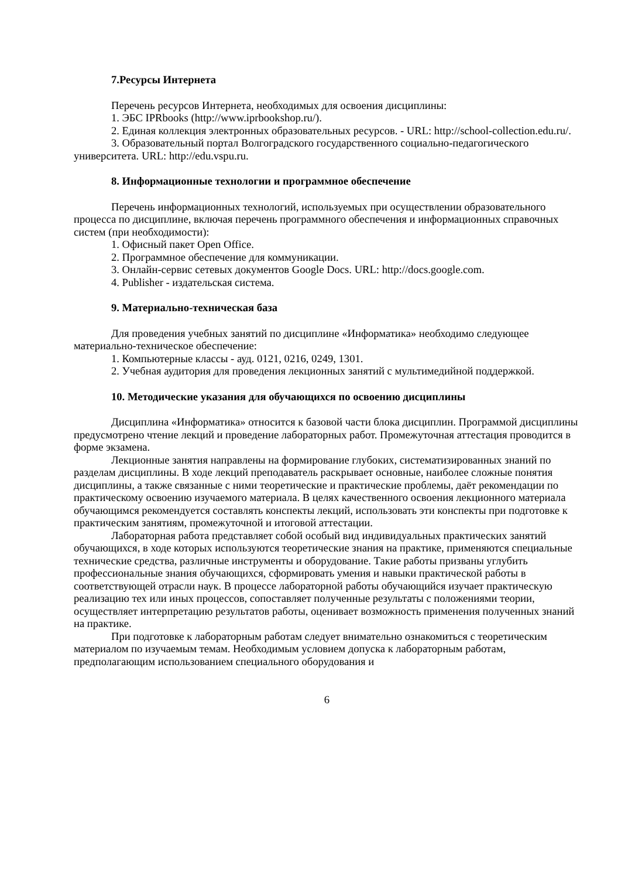7.Ресурсы Интернета
Перечень ресурсов Интернета, необходимых для освоения дисциплины:
1. ЭБС IPRbooks (http://www.iprbookshop.ru/).
2. Единая коллекция электронных образовательных ресурсов. - URL: http://school-collection.edu.ru/.
3. Образовательный портал Волгоградского государственного социально-педагогического университета. URL: http://edu.vspu.ru.
8. Информационные технологии и программное обеспечение
Перечень информационных технологий, используемых при осуществлении образовательного процесса по дисциплине, включая перечень программного обеспечения и информационных справочных систем (при необходимости):
1. Офисный пакет Open Office.
2. Программное обеспечение для коммуникации.
3. Онлайн-сервис сетевых документов Google Docs. URL: http://docs.google.com.
4. Publisher - издательская система.
9. Материально-техническая база
Для проведения учебных занятий по дисциплине «Информатика» необходимо следующее материально-техническое обеспечение:
1. Компьютерные классы - ауд. 0121, 0216, 0249, 1301.
2. Учебная аудитория для проведения лекционных занятий с мультимедийной поддержкой.
10. Методические указания для обучающихся по освоению дисциплины
Дисциплина «Информатика» относится к базовой части блока дисциплин. Программой дисциплины предусмотрено чтение лекций и проведение лабораторных работ. Промежуточная аттестация проводится в форме экзамена.
Лекционные занятия направлены на формирование глубоких, систематизированных знаний по разделам дисциплины. В ходе лекций преподаватель раскрывает основные, наиболее сложные понятия дисциплины, а также связанные с ними теоретические и практические проблемы, даёт рекомендации по практическому освоению изучаемого материала. В целях качественного освоения лекционного материала обучающимся рекомендуется составлять конспекты лекций, использовать эти конспекты при подготовке к практическим занятиям, промежуточной и итоговой аттестации.
Лабораторная работа представляет собой особый вид индивидуальных практических занятий обучающихся, в ходе которых используются теоретические знания на практике, применяются специальные технические средства, различные инструменты и оборудование. Такие работы призваны углубить профессиональные знания обучающихся, сформировать умения и навыки практической работы в соответствующей отрасли наук. В процессе лабораторной работы обучающийся изучает практическую реализацию тех или иных процессов, сопоставляет полученные результаты с положениями теории, осуществляет интерпретацию результатов работы, оценивает возможность применения полученных знаний на практике.
При подготовке к лабораторным работам следует внимательно ознакомиться с теоретическим материалом по изучаемым темам. Необходимым условием допуска к лабораторным работам, предполагающим использованием специального оборудования и
6